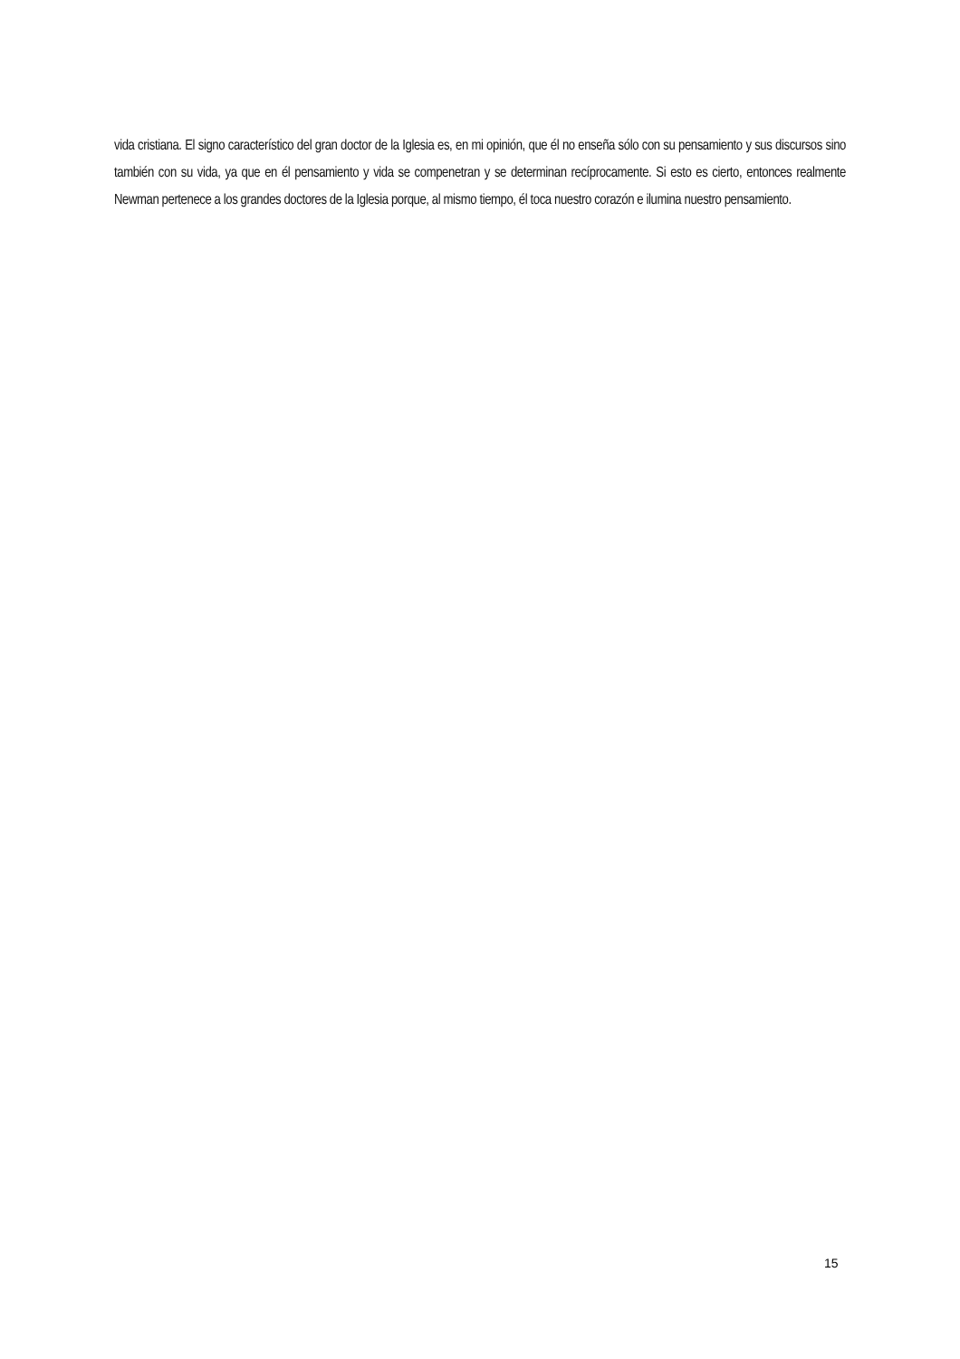vida cristiana. El signo característico del gran doctor de la Iglesia es, en mi opinión, que él no enseña sólo con su pensamiento y sus discursos sino también con su vida, ya que en él pensamiento y vida se compenetran y se determinan recíprocamente. Si esto es cierto, entonces realmente Newman pertenece a los grandes doctores de la Iglesia porque, al mismo tiempo, él toca nuestro corazón e ilumina nuestro pensamiento.
15